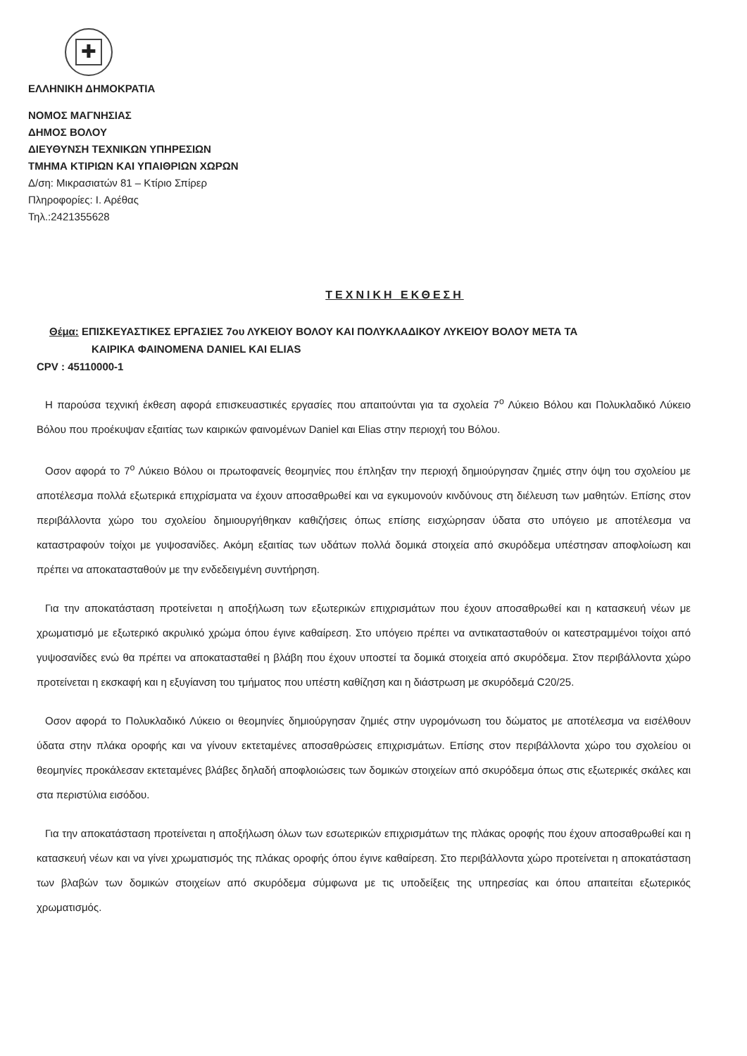✚
ΕΛΛΗΝΙΚΗ ΔΗΜΟΚΡΑΤΙΑ
ΝΟΜΟΣ ΜΑΓΝΗΣΙΑΣ
ΔΗΜΟΣ ΒΟΛΟΥ
ΔΙΕΥΘΥΝΣΗ ΤΕΧΝΙΚΩΝ ΥΠΗΡΕΣΙΩΝ
ΤΜΗΜΑ ΚΤΙΡΙΩΝ ΚΑΙ ΥΠΑΙΘΡΙΩΝ ΧΩΡΩΝ
Δ/ση: Μικρασιατών 81 – Κτίριο Σπίρερ
Πληροφορίες: Ι. Αρέθας
Τηλ.:2421355628
ΤΕΧΝΙΚΗ ΕΚΘΕΣΗ
Θέμα: ΕΠΙΣΚΕΥΑΣΤΙΚΕΣ ΕΡΓΑΣΙΕΣ 7ου ΛΥΚΕΙΟΥ ΒΟΛΟΥ ΚΑΙ ΠΟΛΥΚΛΑΔΙΚΟΥ ΛΥΚΕΙΟΥ ΒΟΛΟΥ ΜΕΤΑ ΤΑ
ΚΑΙΡΙΚΑ ΦΑΙΝΟΜΕΝΑ DANIEL ΚΑΙ ELIAS
CPV : 45110000-1
Η παρούσα τεχνική έκθεση αφορά επισκευαστικές εργασίες που απαιτούνται για τα σχολεία 7<sup>ο</sup> Λύκειο Βόλου και Πολυκλαδικό Λύκειο Βόλου που προέκυψαν εξαιτίας των καιρικών φαινομένων Daniel και Elias στην περιοχή του Βόλου.
Οσον αφορά το 7<sup>ο</sup> Λύκειο Βόλου οι πρωτοφανείς θεομηνίες που έπληξαν την περιοχή δημιούργησαν ζημιές στην όψη του σχολείου με αποτέλεσμα πολλά εξωτερικά επιχρίσματα να έχουν αποσαθρωθεί και να εγκυμονούν κινδύνους στη διέλευση των μαθητών. Επίσης στον περιβάλλοντα χώρο του σχολείου δημιουργήθηκαν καθιζήσεις όπως επίσης εισχώρησαν ύδατα στο υπόγειο με αποτέλεσμα να καταστραφούν τοίχοι με γυψοσανίδες. Ακόμη εξαιτίας των υδάτων πολλά δομικά στοιχεία από σκυρόδεμα υπέστησαν αποφλοίωση και πρέπει να αποκατασταθούν με την ενδεδειγμένη συντήρηση.
Για την αποκατάσταση προτείνεται η αποξήλωση των εξωτερικών επιχρισμάτων που έχουν αποσαθρωθεί και η κατασκευή νέων με χρωματισμό με εξωτερικό ακρυλικό χρώμα όπου έγινε καθαίρεση. Στο υπόγειο πρέπει να αντικατασταθούν οι κατεστραμμένοι τοίχοι από γυψοσανίδες ενώ θα πρέπει να αποκατασταθεί η βλάβη που έχουν υποστεί τα δομικά στοιχεία από σκυρόδεμα. Στον περιβάλλοντα χώρο προτείνεται η εκσκαφή και η εξυγίανση του τμήματος που υπέστη καθίζηση και η διάστρωση με σκυρόδεμά C20/25.
Οσον αφορά το Πολυκλαδικό Λύκειο οι θεομηνίες δημιούργησαν ζημιές στην υγρομόνωση του δώματος με αποτέλεσμα να εισέλθουν ύδατα στην πλάκα οροφής και να γίνουν εκτεταμένες αποσαθρώσεις επιχρισμάτων. Επίσης στον περιβάλλοντα χώρο του σχολείου οι θεομηνίες προκάλεσαν εκτεταμένες βλάβες δηλαδή αποφλοιώσεις των δομικών στοιχείων από σκυρόδεμα όπως στις εξωτερικές σκάλες και στα περιστύλια εισόδου.
Για την αποκατάσταση προτείνεται η αποξήλωση όλων των εσωτερικών επιχρισμάτων της πλάκας οροφής που έχουν αποσαθρωθεί και η κατασκευή νέων και να γίνει χρωματισμός της πλάκας οροφής όπου έγινε καθαίρεση. Στο περιβάλλοντα χώρο προτείνεται η αποκατάσταση των βλαβών των δομικών στοιχείων από σκυρόδεμα σύμφωνα με τις υποδείξεις της υπηρεσίας και όπου απαιτείται εξωτερικός χρωματισμός.